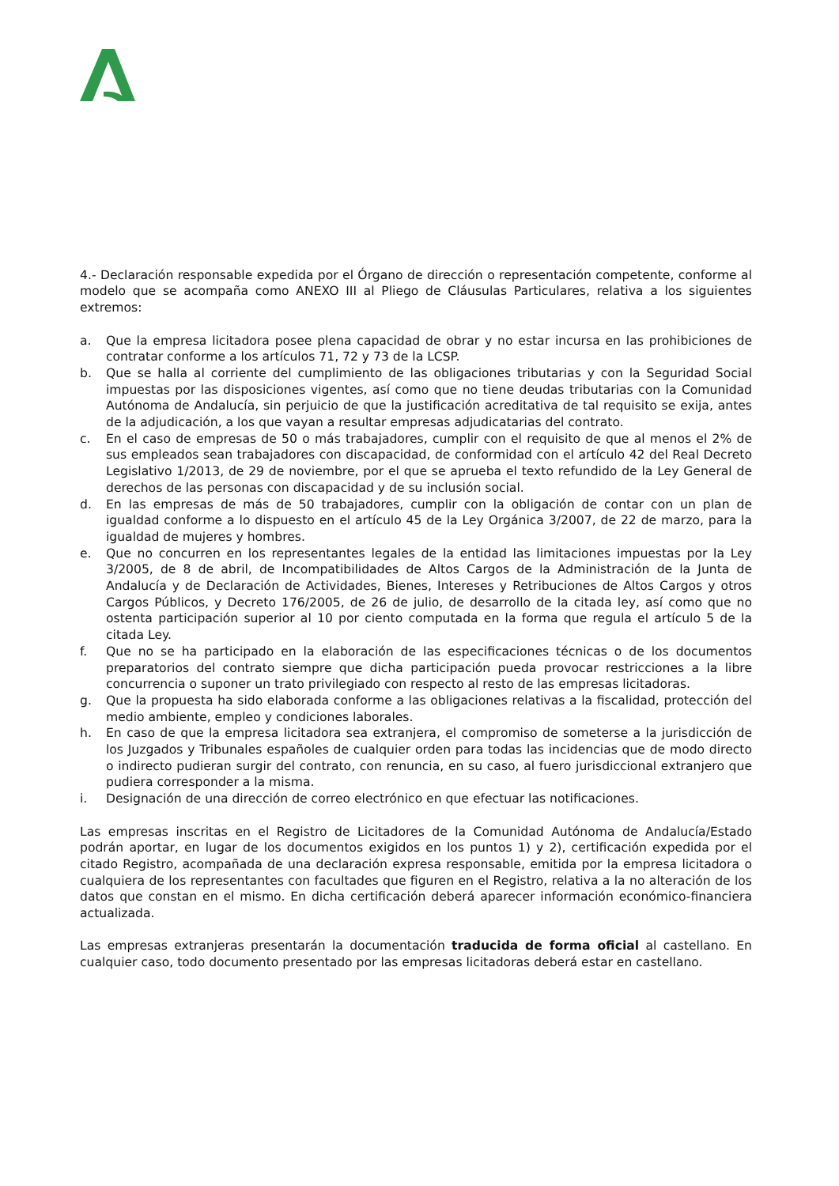4.- Declaración responsable expedida por el Órgano de dirección o representación competente, conforme al modelo que se acompaña como ANEXO III al Pliego de Cláusulas Particulares, relativa a los siguientes extremos:
a. Que la empresa licitadora posee plena capacidad de obrar y no estar incursa en las prohibiciones de contratar conforme a los artículos 71, 72 y 73 de la LCSP.
b. Que se halla al corriente del cumplimiento de las obligaciones tributarias y con la Seguridad Social impuestas por las disposiciones vigentes, así como que no tiene deudas tributarias con la Comunidad Autónoma de Andalucía, sin perjuicio de que la justificación acreditativa de tal requisito se exija, antes de la adjudicación, a los que vayan a resultar empresas adjudicatarias del contrato.
c. En el caso de empresas de 50 o más trabajadores, cumplir con el requisito de que al menos el 2% de sus empleados sean trabajadores con discapacidad, de conformidad con el artículo 42 del Real Decreto Legislativo 1/2013, de 29 de noviembre, por el que se aprueba el texto refundido de la Ley General de derechos de las personas con discapacidad y de su inclusión social.
d. En las empresas de más de 50 trabajadores, cumplir con la obligación de contar con un plan de igualdad conforme a lo dispuesto en el artículo 45 de la Ley Orgánica 3/2007, de 22 de marzo, para la igualdad de mujeres y hombres.
e. Que no concurren en los representantes legales de la entidad las limitaciones impuestas por la Ley 3/2005, de 8 de abril, de Incompatibilidades de Altos Cargos de la Administración de la Junta de Andalucía y de Declaración de Actividades, Bienes, Intereses y Retribuciones de Altos Cargos y otros Cargos Públicos, y Decreto 176/2005, de 26 de julio, de desarrollo de la citada ley, así como que no ostenta participación superior al 10 por ciento computada en la forma que regula el artículo 5 de la citada Ley.
f. Que no se ha participado en la elaboración de las especificaciones técnicas o de los documentos preparatorios del contrato siempre que dicha participación pueda provocar restricciones a la libre concurrencia o suponer un trato privilegiado con respecto al resto de las empresas licitadoras.
g. Que la propuesta ha sido elaborada conforme a las obligaciones relativas a la fiscalidad, protección del medio ambiente, empleo y condiciones laborales.
h. En caso de que la empresa licitadora sea extranjera, el compromiso de someterse a la jurisdicción de los Juzgados y Tribunales españoles de cualquier orden para todas las incidencias que de modo directo o indirecto pudieran surgir del contrato, con renuncia, en su caso, al fuero jurisdiccional extranjero que pudiera corresponder a la misma.
i. Designación de una dirección de correo electrónico en que efectuar las notificaciones.
Las empresas inscritas en el Registro de Licitadores de la Comunidad Autónoma de Andalucía/Estado podrán aportar, en lugar de los documentos exigidos en los puntos 1) y 2), certificación expedida por el citado Registro, acompañada de una declaración expresa responsable, emitida por la empresa licitadora o cualquiera de los representantes con facultades que figuren en el Registro, relativa a la no alteración de los datos que constan en el mismo. En dicha certificación deberá aparecer información económico-financiera actualizada.
Las empresas extranjeras presentarán la documentación traducida de forma oficial al castellano. En cualquier caso, todo documento presentado por las empresas licitadoras deberá estar en castellano.